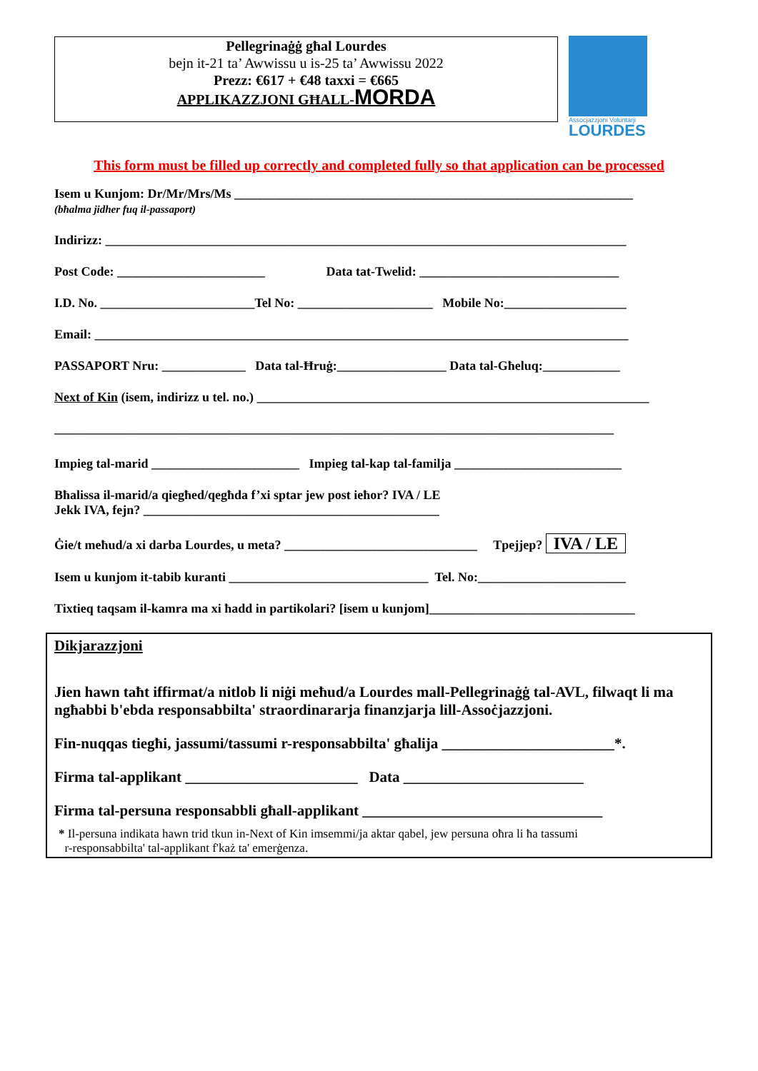Pellegrinaġġ għal Lourdes
bejn it-21 ta’ Awwissu u is-25 ta’ Awwissu 2022
Prezz: €617 + €48 taxxi = €665
APPLIKAZZJONI GĦALL-MORDA
Assocjazzjoni Voluntarji
LOURDES
This form must be filled up correctly and completed fully so that application can be processed
Isem u Kunjom: Dr/Mr/Mrs/Ms ______________________________________________________________
(bħalma jidher fuq il-passaport)
Indirizz: _________________________________________________________________________________
Post Code: _______________________ Data tat-Twelid: _______________________________
I.D. No. ________________________Tel No: _____________________ Mobile No:___________________
Email: ___________________________________________________________________________________
PASSAPORT Nru: _____________ Data tal-Ħruġ:_________________ Data tal-Għeluq:____________
Next of Kin (isem, indirizz u tel. no.) _____________________________________________________________
_______________________________________________________________________________________
Impieg tal-marid _______________________ Impieg tal-kap tal-familja __________________________
Bħalissa il-marid/a qiegħed/qegħda f’xi sptar jew post ieħor? IVA / LE
Jekk IVA, fejn? ______________________________________________
Ġie/t meħud/a xi darba Lourdes, u meta? ______________________________ Tpejjep? IVA / LE
Isem u kunjom it-tabib kuranti _______________________________ Tel. No:_______________________
Tixtieq taqsam il-kamra ma xi ħadd in partikolari? [isem u kunjom]________________________________
Dikjarazzjoni
Jien hawn taħt iffirmat/a nitlob li niġi meħud/a Lourdes mall-Pellegrinaġġ tal-AVL, filwaqt li ma ngħabbi b'ebda responsabbilta' straordinararja finanzjarja lill-Assoċjazzjoni.
Fin-nuqqas tiegħi, jassumi/tassumi r-responsabbilta' għalija _______________________*.
Firma tal-applikant _______________________ Data ________________________
Firma tal-persuna responsabbli għall-applikant ________________________________
* Il-persuna indikata hawn trid tkun in-Next of Kin imsemmi/ja aktar qabel, jew persuna oħra li ħa tassumi
r-responsabbilta' tal-applikant f'każ ta' emerġenza.